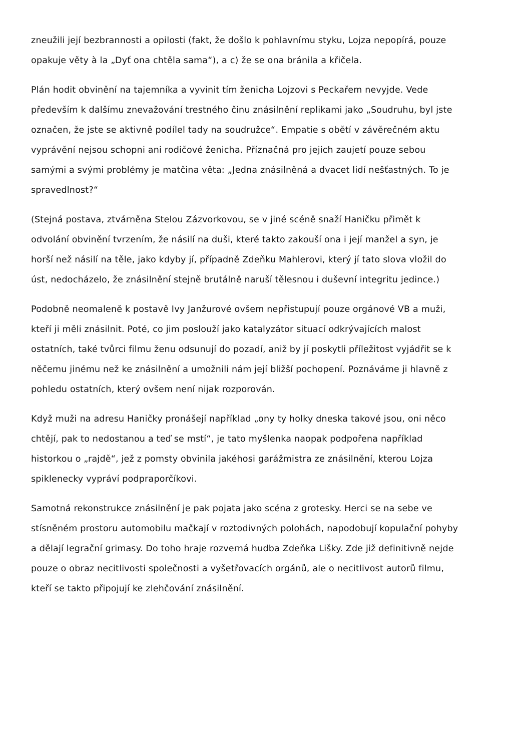zneužili její bezbrannosti a opilosti (fakt, že došlo k pohlavnímu styku, Lojza nepopírá, pouze opakuje věty à la „Dyť ona chtěla sama“), a c) že se ona bránila a křičela.
Plán hodit obvinění na tajemníka a vyvinit tím ženicha Lojzovi s Peckařem nevyjde. Vede především k dalšímu znevažování trestného činu znásilnění replikami jako „Soudruhu, byl jste označen, že jste se aktivně podílel tady na soudružce“. Empatie s obětí v závěrečném aktu vyprávění nejsou schopni ani rodičové ženicha. Příznačná pro jejich zaujetí pouze sebou samými a svými problémy je matčina věta: „Jedna znásilněná a dvacet lidí nešťastných. To je spravedlnost?“
(Stejná postava, ztvárněna Stelou Zázvorkovou, se v jiné scéně snaží Haničku přimět k odvolání obvinění tvrzením, že násilí na duši, které takto zakouší ona i její manžel a syn, je horší než násilí na těle, jako kdyby jí, případně Zdeňku Mahlerovi, který jí tato slova vložil do úst, nedocházelo, že znásilnění stejně brutálně naruší tělesnou i duševní integritu jedince.)
Podobně neomaleně k postavě Ivy Janžurové ovšem nepřistupují pouze orgánové VB a muži, kteří ji měli znásilnit. Poté, co jim poslouží jako katalyzátor situací odkrývajících malost ostatních, také tvůrci filmu ženu odsunují do pozadí, aniž by jí poskytli příležitost vyjádřit se k něčemu jinému než ke znásilnění a umožnili nám její bližší pochopení. Poznáváme ji hlavně z pohledu ostatních, který ovšem není nijak rozporován.
Když muži na adresu Haničky pronášejí například „ony ty holky dneska takové jsou, oni něco chtějí, pak to nedostanou a teď se mstí“, je tato myšlenka naopak podpořena například historkou o „rajdě“, jež z pomsty obvinila jakéhosi garážmistra ze znásilnění, kterou Lojza spiklenecky vypráví podpraporčíkovi.
Samotná rekonstrukce znásilnění je pak pojata jako scéna z grotesky. Herci se na sebe ve stísněném prostoru automobilu mačkají v roztodivných polohách, napodobují kopulační pohyby a dělají legrační grimasy. Do toho hraje rozverná hudba Zdeňka Lišky. Zde již definitivně nejde pouze o obraz necitlivosti společnosti a vyšetřovacích orgánů, ale o necitlivost autorů filmu, kteří se takto připojují ke zlehčování znásilnění.